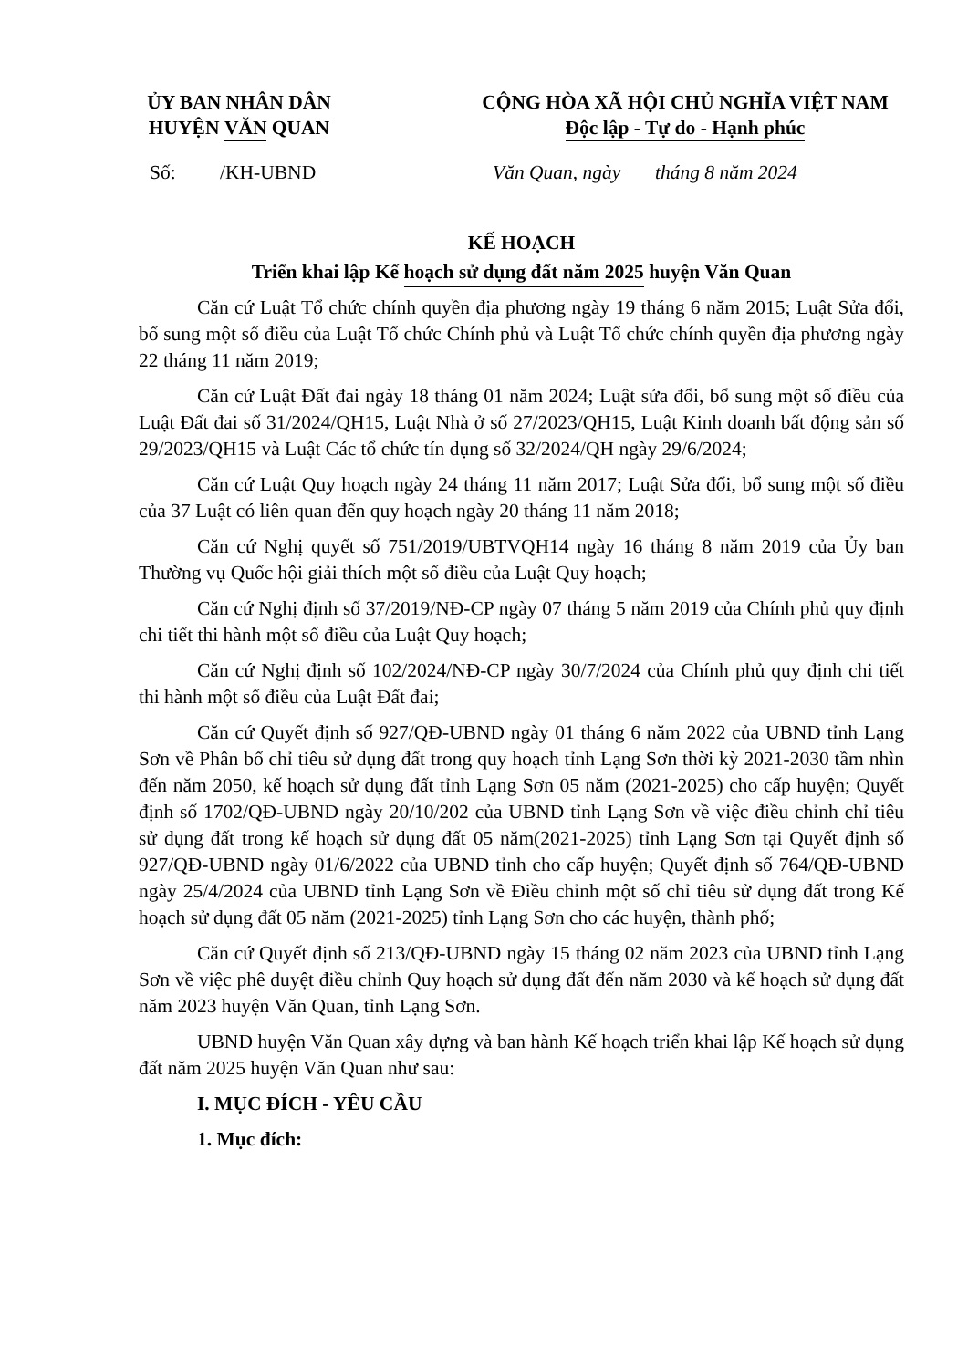ỦY BAN NHÂN DÂN
HUYỆN VĂN QUAN
CỘNG HÒA XÃ HỘI CHỦ NGHĨA VIỆT NAM
Độc lập - Tự do - Hạnh phúc
Số: /KH-UBND Văn Quan, ngày tháng 8 năm 2024
KẾ HOẠCH
Triển khai lập Kế hoạch sử dụng đất năm 2025 huyện Văn Quan
Căn cứ Luật Tổ chức chính quyền địa phương ngày 19 tháng 6 năm 2015; Luật Sửa đổi, bổ sung một số điều của Luật Tổ chức Chính phủ và Luật Tổ chức chính quyền địa phương ngày 22 tháng 11 năm 2019;
Căn cứ Luật Đất đai ngày 18 tháng 01 năm 2024; Luật sửa đổi, bổ sung một số điều của Luật Đất đai số 31/2024/QH15, Luật Nhà ở số 27/2023/QH15, Luật Kinh doanh bất động sản số 29/2023/QH15 và Luật Các tổ chức tín dụng số 32/2024/QH ngày 29/6/2024;
Căn cứ Luật Quy hoạch ngày 24 tháng 11 năm 2017; Luật Sửa đổi, bổ sung một số điều của 37 Luật có liên quan đến quy hoạch ngày 20 tháng 11 năm 2018;
Căn cứ Nghị quyết số 751/2019/UBTVQH14 ngày 16 tháng 8 năm 2019 của Ủy ban Thường vụ Quốc hội giải thích một số điều của Luật Quy hoạch;
Căn cứ Nghị định số 37/2019/NĐ-CP ngày 07 tháng 5 năm 2019 của Chính phủ quy định chi tiết thi hành một số điều của Luật Quy hoạch;
Căn cứ Nghị định số 102/2024/NĐ-CP ngày 30/7/2024 của Chính phủ quy định chi tiết thi hành một số điều của Luật Đất đai;
Căn cứ Quyết định số 927/QĐ-UBND ngày 01 tháng 6 năm 2022 của UBND tỉnh Lạng Sơn về Phân bổ chỉ tiêu sử dụng đất trong quy hoạch tỉnh Lạng Sơn thời kỳ 2021-2030 tầm nhìn đến năm 2050, kế hoạch sử dụng đất tỉnh Lạng Sơn 05 năm (2021-2025) cho cấp huyện; Quyết định số 1702/QĐ-UBND ngày 20/10/202 của UBND tỉnh Lạng Sơn về việc điều chỉnh chỉ tiêu sử dụng đất trong kế hoạch sử dụng đất 05 năm(2021-2025) tỉnh Lạng Sơn tại Quyết định số 927/QĐ-UBND ngày 01/6/2022 của UBND tỉnh cho cấp huyện; Quyết định số 764/QĐ-UBND ngày 25/4/2024 của UBND tỉnh Lạng Sơn về Điều chỉnh một số chỉ tiêu sử dụng đất trong Kế hoạch sử dụng đất 05 năm (2021-2025) tỉnh Lạng Sơn cho các huyện, thành phố;
Căn cứ Quyết định số 213/QĐ-UBND ngày 15 tháng 02 năm 2023 của UBND tỉnh Lạng Sơn về việc phê duyệt điều chỉnh Quy hoạch sử dụng đất đến năm 2030 và kế hoạch sử dụng đất năm 2023 huyện Văn Quan, tỉnh Lạng Sơn.
UBND huyện Văn Quan xây dựng và ban hành Kế hoạch triển khai lập Kế hoạch sử dụng đất năm 2025 huyện Văn Quan như sau:
I. MỤC ĐÍCH - YÊU CẦU
1. Mục đích: